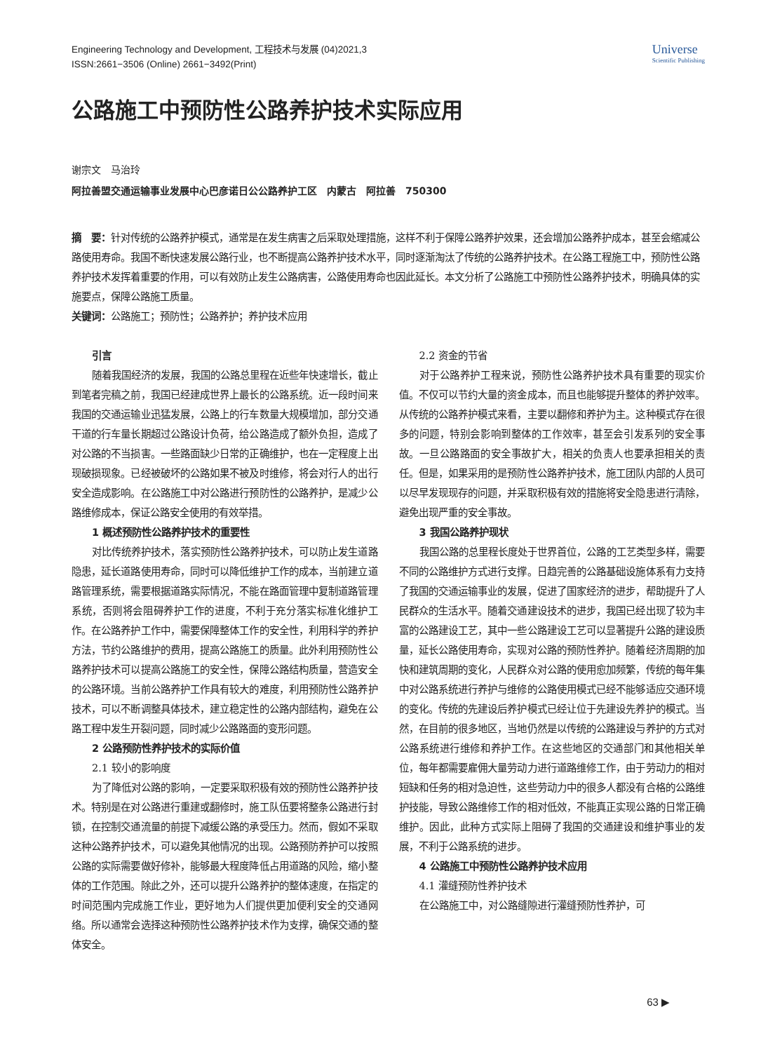Engineering Technology and Development, 工程技术与发展 (04)2021,3
ISSN:2661−3506 (Online) 2661−3492(Print)
Universe
Scientific Publishing
公路施工中预防性公路养护技术实际应用
谢宗文　马治玲
阿拉善盟交通运输事业发展中心巴彦诺日公公路养护工区　内蒙古　阿拉善　750300
摘　要：针对传统的公路养护模式，通常是在发生病害之后采取处理措施，这样不利于保障公路养护效果，还会增加公路养护成本，甚至会缩减公路使用寿命。我国不断快速发展公路行业，也不断提高公路养护技术水平，同时逐渐淘汰了传统的公路养护技术。在公路工程施工中，预防性公路养护技术发挥着重要的作用，可以有效防止发生公路病害，公路使用寿命也因此延长。本文分析了公路施工中预防性公路养护技术，明确具体的实施要点，保障公路施工质量。
关键词：公路施工；预防性；公路养护；养护技术应用
引言
随着我国经济的发展，我国的公路总里程在近些年快速增长，截止到笔者完稿之前，我国已经建成世界上最长的公路系统。近一段时间来我国的交通运输业迅猛发展，公路上的行车数量大规模增加，部分交通干道的行车量长期超过公路设计负荷，给公路造成了额外负担，造成了对公路的不当损害。一些路面缺少日常的正确维护，也在一定程度上出现破损现象。已经被破坏的公路如果不被及时维修，将会对行人的出行安全造成影响。在公路施工中对公路进行预防性的公路养护，是减少公路维修成本，保证公路安全使用的有效举措。
1 概述预防性公路养护技术的重要性
对比传统养护技术，落实预防性公路养护技术，可以防止发生道路隐患，延长道路使用寿命，同时可以降低维护工作的成本，当前建立道路管理系统，需要根据道路实际情况，不能在路面管理中复制道路管理系统，否则将会阻碍养护工作的进度，不利于充分落实标准化维护工作。在公路养护工作中，需要保障整体工作的安全性，利用科学的养护方法，节约公路维护的费用，提高公路施工的质量。此外利用预防性公路养护技术可以提高公路施工的安全性，保障公路结构质量，营造安全的公路环境。当前公路养护工作具有较大的难度，利用预防性公路养护技术，可以不断调整具体技术，建立稳定性的公路内部结构，避免在公路工程中发生开裂问题，同时减少公路路面的变形问题。
2 公路预防性养护技术的实际价值
2.1 较小的影响度
为了降低对公路的影响，一定要采取积极有效的预防性公路养护技术。特别是在对公路进行重建或翻修时，施工队伍要将整条公路进行封锁，在控制交通流量的前提下减缓公路的承受压力。然而，假如不采取这种公路养护技术，可以避免其他情况的出现。公路预防养护可以按照公路的实际需要做好修补，能够最大程度降低占用道路的风险，缩小整体的工作范围。除此之外，还可以提升公路养护的整体速度，在指定的时间范围内完成施工作业，更好地为人们提供更加便利安全的交通网络。所以通常会选择这种预防性公路养护技术作为支撑，确保交通的整体安全。
2.2 资金的节省
对于公路养护工程来说，预防性公路养护技术具有重要的现实价值。不仅可以节约大量的资金成本，而且也能够提升整体的养护效率。从传统的公路养护模式来看，主要以翻修和养护为主。这种模式存在很多的问题，特别会影响到整体的工作效率，甚至会引发系列的安全事故。一旦公路路面的安全事故扩大，相关的负责人也要承担相关的责任。但是，如果采用的是预防性公路养护技术，施工团队内部的人员可以尽早发现现存的问题，并采取积极有效的措施将安全隐患进行清除，避免出现严重的安全事故。
3 我国公路养护现状
我国公路的总里程长度处于世界首位，公路的工艺类型多样，需要不同的公路维护方式进行支撑。日趋完善的公路基础设施体系有力支持了我国的交通运输事业的发展，促进了国家经济的进步，帮助提升了人民群众的生活水平。随着交通建设技术的进步，我国已经出现了较为丰富的公路建设工艺，其中一些公路建设工艺可以显著提升公路的建设质量，延长公路使用寿命，实现对公路的预防性养护。随着经济周期的加快和建筑周期的变化，人民群众对公路的使用愈加频繁，传统的每年集中对公路系统进行养护与维修的公路使用模式已经不能够适应交通环境的变化。传统的先建设后养护模式已经让位于先建设先养护的模式。当然，在目前的很多地区，当地仍然是以传统的公路建设与养护的方式对公路系统进行维修和养护工作。在这些地区的交通部门和其他相关单位，每年都需要雇佣大量劳动力进行道路维修工作，由于劳动力的相对短缺和任务的相对急迫性，这些劳动力中的很多人都没有合格的公路维护技能，导致公路维修工作的相对低效，不能真正实现公路的日常正确维护。因此，此种方式实际上阻碍了我国的交通建设和维护事业的发展，不利于公路系统的进步。
4 公路施工中预防性公路养护技术应用
4.1 灌缝预防性养护技术
在公路施工中，对公路缝隙进行灌缝预防性养护，可
63 ▶